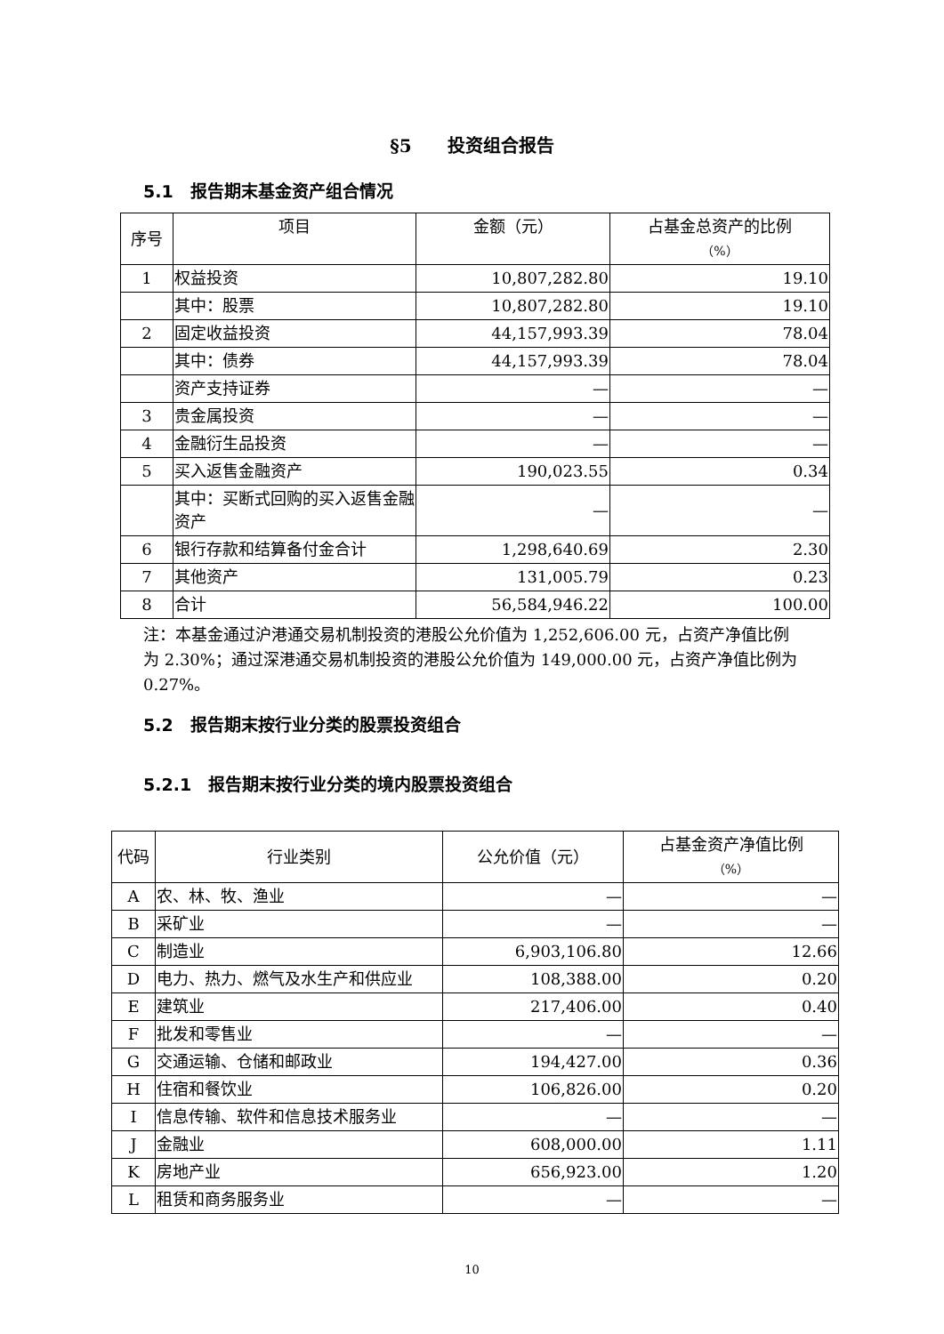§5　　投资组合报告
5.1　报告期末基金资产组合情况
| 序号 | 项目 | 金额（元） | 占基金总资产的比例 （%） |
| --- | --- | --- | --- |
| 1 | 权益投资 | 10,807,282.80 | 19.10 |
| | 其中：股票 | 10,807,282.80 | 19.10 |
| 2 | 固定收益投资 | 44,157,993.39 | 78.04 |
| | 其中：债券 | 44,157,993.39 | 78.04 |
| | 资产支持证券 | — | — |
| 3 | 贵金属投资 | — | — |
| 4 | 金融衍生品投资 | — | — |
| 5 | 买入返售金融资产 | 190,023.55 | 0.34 |
| | 其中：买断式回购的买入返售金融资产 | — | — |
| 6 | 银行存款和结算备付金合计 | 1,298,640.69 | 2.30 |
| 7 | 其他资产 | 131,005.79 | 0.23 |
| 8 | 合计 | 56,584,946.22 | 100.00 |
注：本基金通过沪港通交易机制投资的港股公允价值为 1,252,606.00 元，占资产净值比例为 2.30%；通过深港通交易机制投资的港股公允价值为 149,000.00 元，占资产净值比例为 0.27%。
5.2　报告期末按行业分类的股票投资组合
5.2.1　报告期末按行业分类的境内股票投资组合
| 代码 | 行业类别 | 公允价值（元） | 占基金资产净值比例 （%） |
| --- | --- | --- | --- |
| A | 农、林、牧、渔业 | — | — |
| B | 采矿业 | — | — |
| C | 制造业 | 6,903,106.80 | 12.66 |
| D | 电力、热力、燃气及水生产和供应业 | 108,388.00 | 0.20 |
| E | 建筑业 | 217,406.00 | 0.40 |
| F | 批发和零售业 | — | — |
| G | 交通运输、仓储和邮政业 | 194,427.00 | 0.36 |
| H | 住宿和餐饮业 | 106,826.00 | 0.20 |
| I | 信息传输、软件和信息技术服务业 | — | — |
| J | 金融业 | 608,000.00 | 1.11 |
| K | 房地产业 | 656,923.00 | 1.20 |
| L | 租赁和商务服务业 | — | — |
10